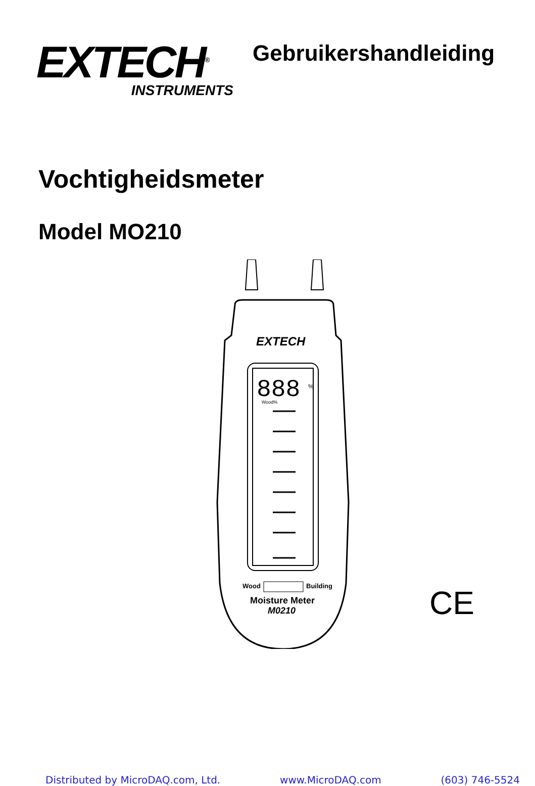EXTECH<sup>®</sup>
INSTRUMENTS
Gebruikershandleiding
Vochtigheidsmeter
Model MO210
888
%
Wood%
EXTECH
Wood
Building
Moisture Meter
M0210
CE
Distributed by MicroDAQ.com, Ltd. www.MicroDAQ.com (603) 746-5524